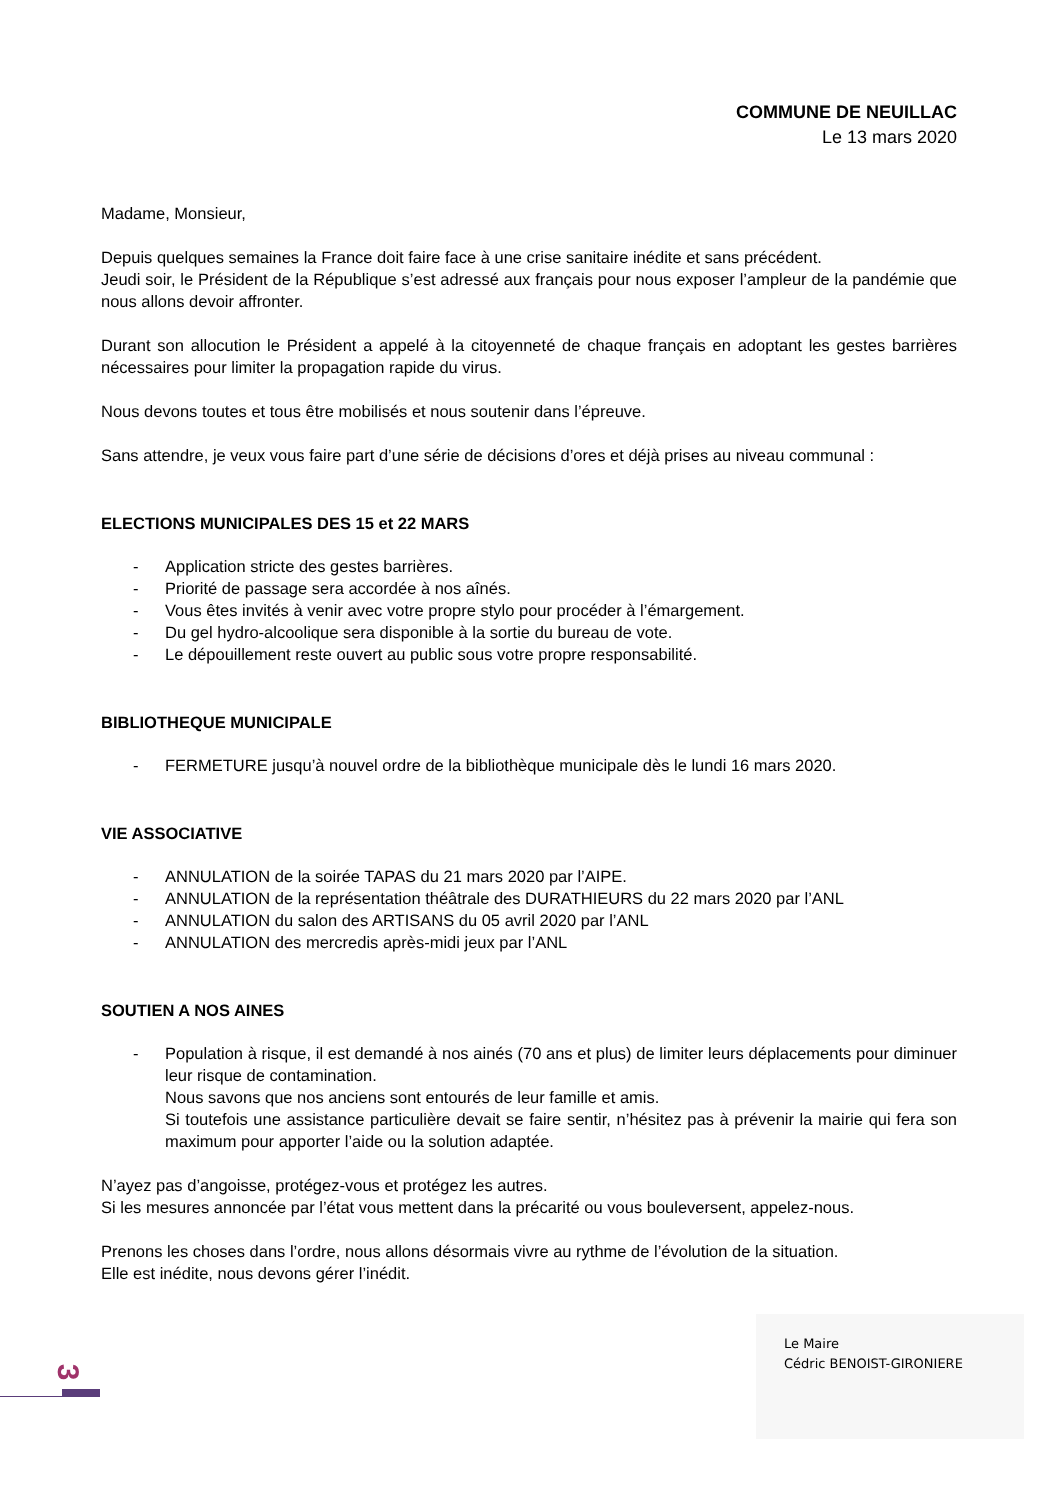COMMUNE DE NEUILLAC
Le 13 mars 2020
Madame, Monsieur,
Depuis quelques semaines la France doit faire face à une crise sanitaire inédite et sans précédent.
Jeudi soir, le Président de la République s’est adressé aux français pour nous exposer l’ampleur de la pandémie que nous allons devoir affronter.
Durant son allocution le Président a appelé à la citoyenneté de chaque français en adoptant les gestes barrières nécessaires pour limiter la propagation rapide du virus.
Nous devons toutes et tous être mobilisés et nous soutenir dans l’épreuve.
Sans attendre, je veux vous faire part d’une série de décisions d’ores et déjà prises au niveau communal :
ELECTIONS MUNICIPALES DES 15 et 22 MARS
- Application stricte des gestes barrières.
- Priorité de passage sera accordée à nos aînés.
- Vous êtes invités à venir avec votre propre stylo pour procéder à l’émargement.
- Du gel hydro-alcoolique sera disponible à la sortie du bureau de vote.
- Le dépouillement reste ouvert au public sous votre propre responsabilité.
BIBLIOTHEQUE MUNICIPALE
- FERMETURE jusqu’à nouvel ordre de la bibliothèque municipale dès le lundi 16 mars 2020.
VIE ASSOCIATIVE
- ANNULATION de la soirée TAPAS du 21 mars 2020 par l’AIPE.
- ANNULATION de la représentation théâtrale des DURATHIEURS du 22 mars 2020 par l’ANL
- ANNULATION du salon des ARTISANS du 05 avril 2020 par l’ANL
- ANNULATION des mercredis après-midi jeux par l’ANL
SOUTIEN A NOS AINES
- Population à risque, il est demandé à nos ainés (70 ans et plus) de limiter leurs déplacements pour diminuer leur risque de contamination.
Nous savons que nos anciens sont entourés de leur famille et amis.
Si toutefois une assistance particulière devait se faire sentir, n’hésitez pas à prévenir la mairie qui fera son maximum pour apporter l’aide ou la solution adaptée.
N’ayez pas d’angoisse, protégez-vous et protégez les autres.
Si les mesures annoncée par l’état vous mettent dans la précarité ou vous bouleversent, appelez-nous.
Prenons les choses dans l’ordre, nous allons désormais vivre au rythme de l’évolution de la situation.
Elle est inédite, nous devons gérer l’inédit.
Le Maire
Cédric BENOIST-GIRONIERE
3